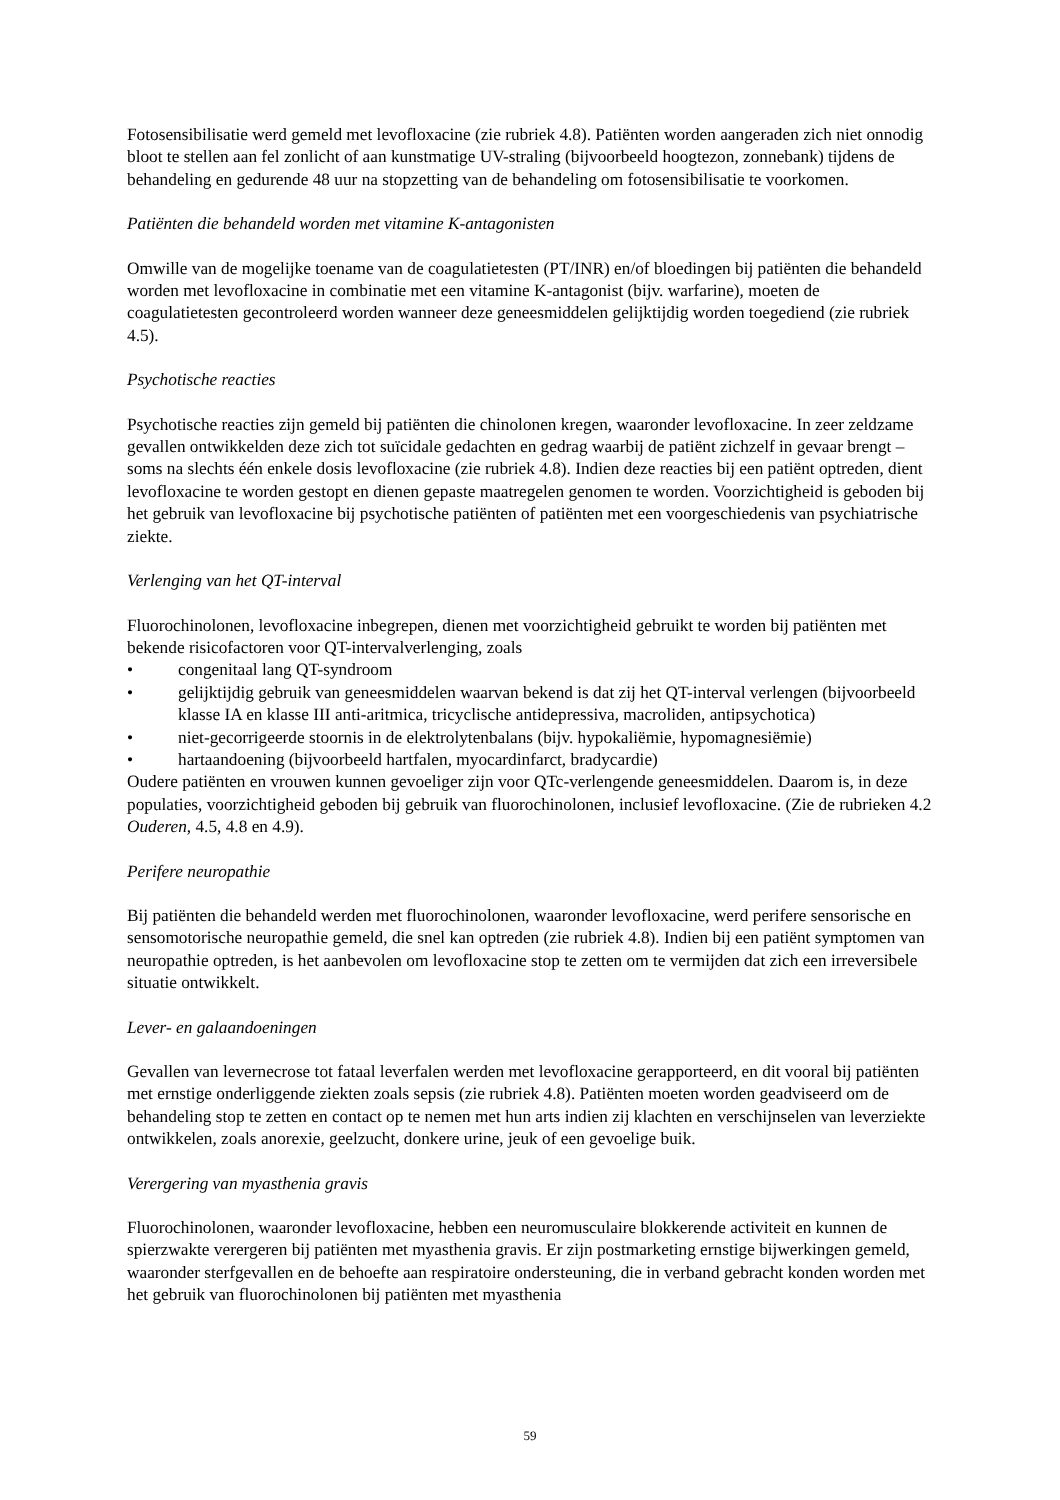Fotosensibilisatie werd gemeld met levofloxacine (zie rubriek 4.8). Patiënten worden aangeraden zich niet onnodig bloot te stellen aan fel zonlicht of aan kunstmatige UV-straling (bijvoorbeeld hoogtezon, zonnebank) tijdens de behandeling en gedurende 48 uur na stopzetting van de behandeling om fotosensibilisatie te voorkomen.
Patiënten die behandeld worden met vitamine K-antagonisten
Omwille van de mogelijke toename van de coagulatietesten (PT/INR) en/of bloedingen bij patiënten die behandeld worden met levofloxacine in combinatie met een vitamine K-antagonist (bijv. warfarine), moeten de coagulatietesten gecontroleerd worden wanneer deze geneesmiddelen gelijktijdig worden toegediend (zie rubriek 4.5).
Psychotische reacties
Psychotische reacties zijn gemeld bij patiënten die chinolonen kregen, waaronder levofloxacine. In zeer zeldzame gevallen ontwikkelden deze zich tot suïcidale gedachten en gedrag waarbij de patiënt zichzelf in gevaar brengt – soms na slechts één enkele dosis levofloxacine (zie rubriek 4.8). Indien deze reacties bij een patiënt optreden, dient levofloxacine te worden gestopt en dienen gepaste maatregelen genomen te worden. Voorzichtigheid is geboden bij het gebruik van levofloxacine bij psychotische patiënten of patiënten met een voorgeschiedenis van psychiatrische ziekte.
Verlenging van het QT-interval
Fluorochinolonen, levofloxacine inbegrepen, dienen met voorzichtigheid gebruikt te worden bij patiënten met bekende risicofactoren voor QT-intervalverlenging, zoals
• congenitaal lang QT-syndroom
• gelijktijdig gebruik van geneesmiddelen waarvan bekend is dat zij het QT-interval verlengen (bijvoorbeeld klasse IA en klasse III anti-aritmica, tricyclische antidepressiva, macroliden, antipsychotica)
• niet-gecorrigeerde stoornis in de elektrolytenbalans (bijv. hypokaliëmie, hypomagnesiëmie)
• hartaandoening (bijvoorbeeld hartfalen, myocardinfarct, bradycardie)
Oudere patiënten en vrouwen kunnen gevoeliger zijn voor QTc-verlengende geneesmiddelen. Daarom is, in deze populaties, voorzichtigheid geboden bij gebruik van fluorochinolonen, inclusief levofloxacine. (Zie de rubrieken 4.2 Ouderen, 4.5, 4.8 en 4.9).
Perifere neuropathie
Bij patiënten die behandeld werden met fluorochinolonen, waaronder levofloxacine, werd perifere sensorische en sensomotorische neuropathie gemeld, die snel kan optreden (zie rubriek 4.8). Indien bij een patiënt symptomen van neuropathie optreden, is het aanbevolen om levofloxacine stop te zetten om te vermijden dat zich een irreversibele situatie ontwikkelt.
Lever- en galaandoeningen
Gevallen van levernecrose tot fataal leverfalen werden met levofloxacine gerapporteerd, en dit vooral bij patiënten met ernstige onderliggende ziekten zoals sepsis (zie rubriek 4.8). Patiënten moeten worden geadviseerd om de behandeling stop te zetten en contact op te nemen met hun arts indien zij klachten en verschijnselen van leverziekte ontwikkelen, zoals anorexie, geelzucht, donkere urine, jeuk of een gevoelige buik.
Verergering van myasthenia gravis
Fluorochinolonen, waaronder levofloxacine, hebben een neuromusculaire blokkerende activiteit en kunnen de spierzwakte verergeren bij patiënten met myasthenia gravis. Er zijn postmarketing ernstige bijwerkingen gemeld, waaronder sterfgevallen en de behoefte aan respiratoire ondersteuning, die in verband gebracht konden worden met het gebruik van fluorochinolonen bij patiënten met myasthenia
59